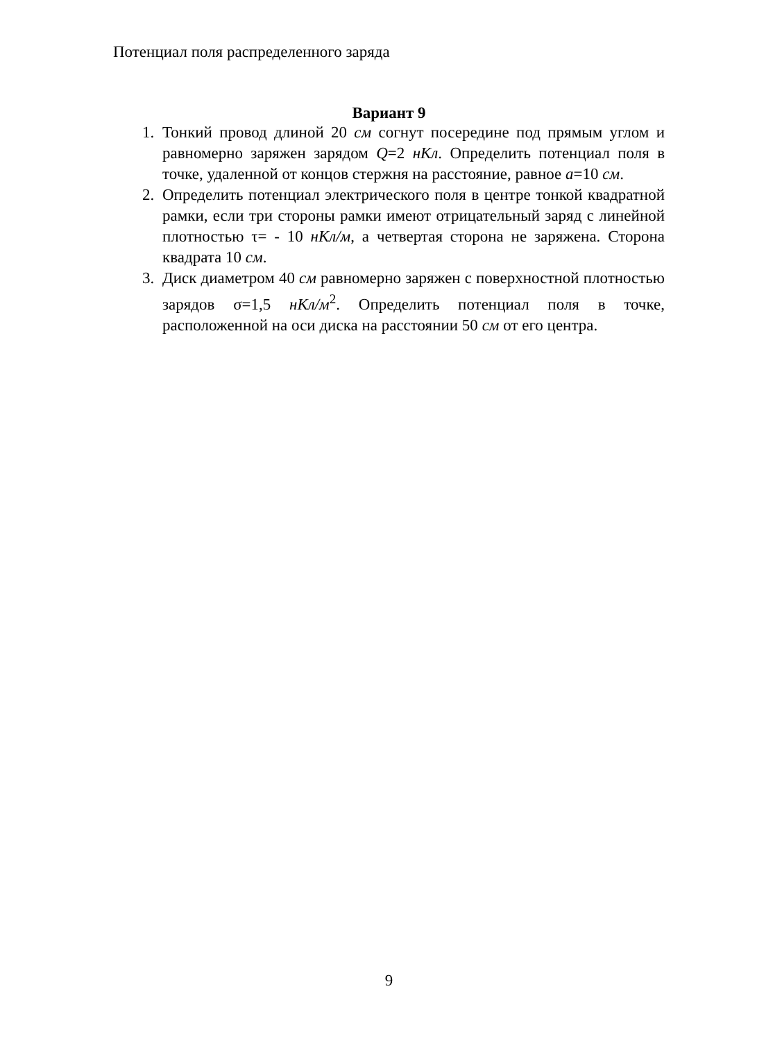Потенциал поля распределенного заряда
Вариант 9
1. Тонкий провод длиной 20 см согнут посередине под прямым углом и равномерно заряжен зарядом Q=2 нКл. Определить потенциал поля в точке, удаленной от концов стержня на расстояние, равное а=10 см.
2. Определить потенциал электрического поля в центре тонкой квадратной рамки, если три стороны рамки имеют отрицательный заряд с линейной плотностью τ= - 10 нКл/м, а четвертая сторона не заряжена. Сторона квадрата 10 см.
3. Диск диаметром 40 см равномерно заряжен с поверхностной плотностью зарядов σ=1,5 нКл/м<sup>2</sup>. Определить потенциал поля в точке, расположенной на оси диска на расстоянии 50 см от его центра.
9